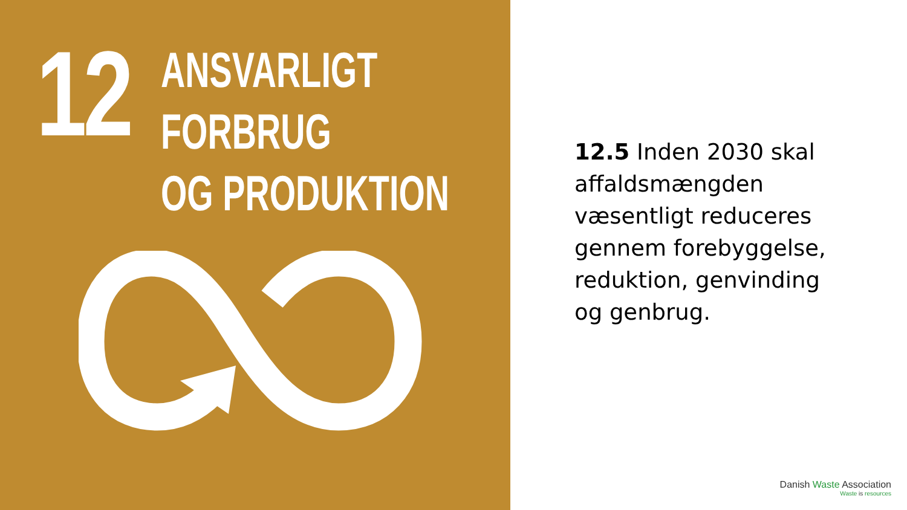12
ANSVARLIGT
FORBRUG
OG PRODUKTION
12.5 Inden 2030 skal affaldsmængden væsentligt reduceres gennem forebyggelse, reduktion, genvinding og genbrug.
Danish Waste Association
Waste is resources